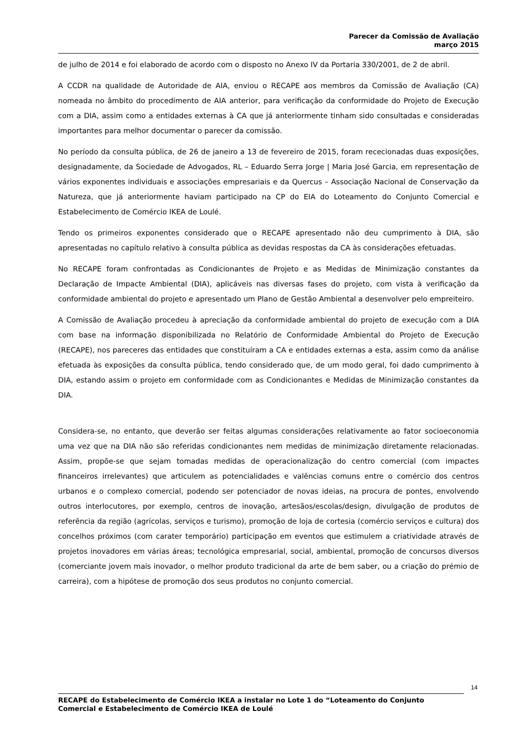Parecer da Comissão de Avaliação
março 2015
de julho de 2014 e foi elaborado de acordo com o disposto no Anexo IV da Portaria 330/2001, de 2 de abril.
A CCDR na qualidade de Autoridade de AIA, enviou o RECAPE aos membros da Comissão de Avaliação (CA) nomeada no âmbito do procedimento de AIA anterior, para verificação da conformidade do Projeto de Execução com a DIA, assim como a entidades externas à CA que já anteriormente tinham sido consultadas e consideradas importantes para melhor documentar o parecer da comissão.
No período da consulta pública, de 26 de janeiro a 13 de fevereiro de 2015, foram rececionadas duas exposições, designadamente, da Sociedade de Advogados, RL – Eduardo Serra Jorge | Maria José Garcia, em representação de vários exponentes individuais e associações empresariais e da Quercus – Associação Nacional de Conservação da Natureza, que já anteriormente haviam participado na CP do EIA do Loteamento do Conjunto Comercial e Estabelecimento de Comércio IKEA de Loulé.
Tendo os primeiros exponentes considerado que o RECAPE apresentado não deu cumprimento à DIA, são apresentadas no capítulo relativo à consulta pública as devidas respostas da CA às considerações efetuadas.
No RECAPE foram confrontadas as Condicionantes de Projeto e as Medidas de Minimização constantes da Declaração de Impacte Ambiental (DIA), aplicáveis nas diversas fases do projeto, com vista à verificação da conformidade ambiental do projeto e apresentado um Plano de Gestão Ambiental a desenvolver pelo empreiteiro.
A Comissão de Avaliação procedeu à apreciação da conformidade ambiental do projeto de execução com a DIA com base na informação disponibilizada no Relatório de Conformidade Ambiental do Projeto de Execução (RECAPE), nos pareceres das entidades que constituíram a CA e entidades externas a esta, assim como da análise efetuada às exposições da consulta pública, tendo considerado que, de um modo geral, foi dado cumprimento à DIA, estando assim o projeto em conformidade com as Condicionantes e Medidas de Minimização constantes da DIA.
Considera-se, no entanto, que deverão ser feitas algumas considerações relativamente ao fator socioeconomia uma vez que na DIA não são referidas condicionantes nem medidas de minimização diretamente relacionadas. Assim, propõe-se que sejam tomadas medidas de operacionalização do centro comercial (com impactes financeiros irrelevantes) que articulem as potencialidades e valências comuns entre o comércio dos centros urbanos e o complexo comercial, podendo ser potenciador de novas ideias, na procura de pontes, envolvendo outros interlocutores, por exemplo, centros de inovação, artesãos/escolas/design, divulgação de produtos de referência da região (agrícolas, serviços e turismo), promoção de loja de cortesia (comércio serviços e cultura) dos concelhos próximos (com carater temporário) participação em eventos que estimulem a criatividade através de projetos inovadores em várias áreas; tecnológica empresarial, social, ambiental, promoção de concursos diversos (comerciante jovem mais inovador, o melhor produto tradicional da arte de bem saber, ou a criação do prémio de carreira), com a hipótese de promoção dos seus produtos no conjunto comercial.
14
RECAPE do Estabelecimento de Comércio IKEA a instalar no Lote 1 do “Loteamento do Conjunto Comercial e Estabelecimento de Comércio IKEA de Loulé